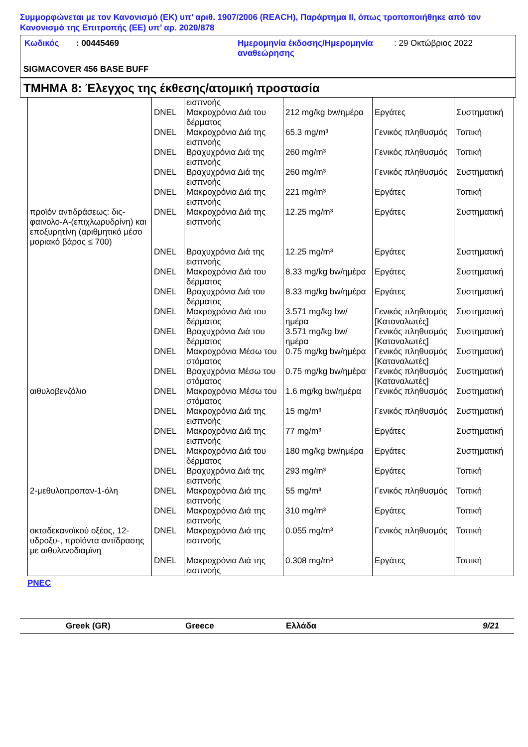Συμμορφώνεται με τον Κανονισμό (ΕΚ) υπ’ αριθ. 1907/2006 (REACH), Παράρτημα II, όπως τροποποιήθηκε από τον Κανονισμό της Επιτροπής (ΕΕ) υπ’ αρ. 2020/878
| Κωδικός | : 00445469 | Ημερομηνία έκδοσης/Ημερομηνία αναθεώρησης | : 29 Οκτώβριος 2022 |
SIGMACOVER 456 BASE BUFF
ΤΜΗΜΑ 8: Έλεγχος της έκθεσης/ατομική προστασία
| | | εισπνοής | | | |
| | DNEL | Μακροχρόνια Διά του δέρματος | 212 mg/kg bw/ημέρα | Εργάτες | Συστηματική |
| | DNEL | Μακροχρόνια Διά της εισπνοής | 65.3 mg/m³ | Γενικός πληθυσμός | Τοπική |
| | DNEL | Βραχυχρόνια Διά της εισπνοής | 260 mg/m³ | Γενικός πληθυσμός | Τοπική |
| | DNEL | Βραχυχρόνια Διά της εισπνοής | 260 mg/m³ | Γενικός πληθυσμός | Συστηματική |
| | DNEL | Μακροχρόνια Διά της εισπνοής | 221 mg/m³ | Εργάτες | Τοπική |
| προϊόν αντιδράσεως: δις-φαινολο-A-(επιχλωρυδρίνη) και εποξυρητίνη (αριθμητικό μέσο μοριακό βάρος ≤ 700) | DNEL | Μακροχρόνια Διά της εισπνοής | 12.25 mg/m³ | Εργάτες | Συστηματική |
| | DNEL | Βραχυχρόνια Διά της εισπνοής | 12.25 mg/m³ | Εργάτες | Συστηματική |
| | DNEL | Μακροχρόνια Διά του δέρματος | 8.33 mg/kg bw/ημέρα | Εργάτες | Συστηματική |
| | DNEL | Βραχυχρόνια Διά του δέρματος | 8.33 mg/kg bw/ημέρα | Εργάτες | Συστηματική |
| | DNEL | Μακροχρόνια Διά του δέρματος | 3.571 mg/kg bw/ ημέρα | Γενικός πληθυσμός [Καταναλωτές] | Συστηματική |
| | DNEL | Βραχυχρόνια Διά του δέρματος | 3.571 mg/kg bw/ ημέρα | Γενικός πληθυσμός [Καταναλωτές] | Συστηματική |
| | DNEL | Μακροχρόνια Μέσω του στόματος | 0.75 mg/kg bw/ημέρα | Γενικός πληθυσμός [Καταναλωτές] | Συστηματική |
| | DNEL | Βραχυχρόνια Μέσω του στόματος | 0.75 mg/kg bw/ημέρα | Γενικός πληθυσμός [Καταναλωτές] | Συστηματική |
| αιθυλοβενζόλιο | DNEL | Μακροχρόνια Μέσω του στόματος | 1.6 mg/kg bw/ημέρα | Γενικός πληθυσμός | Συστηματική |
| | DNEL | Μακροχρόνια Διά της εισπνοής | 15 mg/m³ | Γενικός πληθυσμός | Συστηματική |
| | DNEL | Μακροχρόνια Διά της εισπνοής | 77 mg/m³ | Εργάτες | Συστηματική |
| | DNEL | Μακροχρόνια Διά του δέρματος | 180 mg/kg bw/ημέρα | Εργάτες | Συστηματική |
| | DNEL | Βραχυχρόνια Διά της εισπνοής | 293 mg/m³ | Εργάτες | Τοπική |
| 2-μεθυλοπροπαν-1-όλη | DNEL | Μακροχρόνια Διά της εισπνοής | 55 mg/m³ | Γενικός πληθυσμός | Τοπική |
| | DNEL | Μακροχρόνια Διά της εισπνοής | 310 mg/m³ | Εργάτες | Τοπική |
| οκταδεκανοϊκού οξέος, 12-υδροξυ-, προϊόντα αντϊδρασης με αιθυλενοδιαμϊνη | DNEL | Μακροχρόνια Διά της εισπνοής | 0.055 mg/m³ | Γενικός πληθυσμός | Τοπική |
| | DNEL | Μακροχρόνια Διά της εισπνοής | 0.308 mg/m³ | Εργάτες | Τοπική |
PNEC
Greek (GR) Greece Ελλάδα 9/21